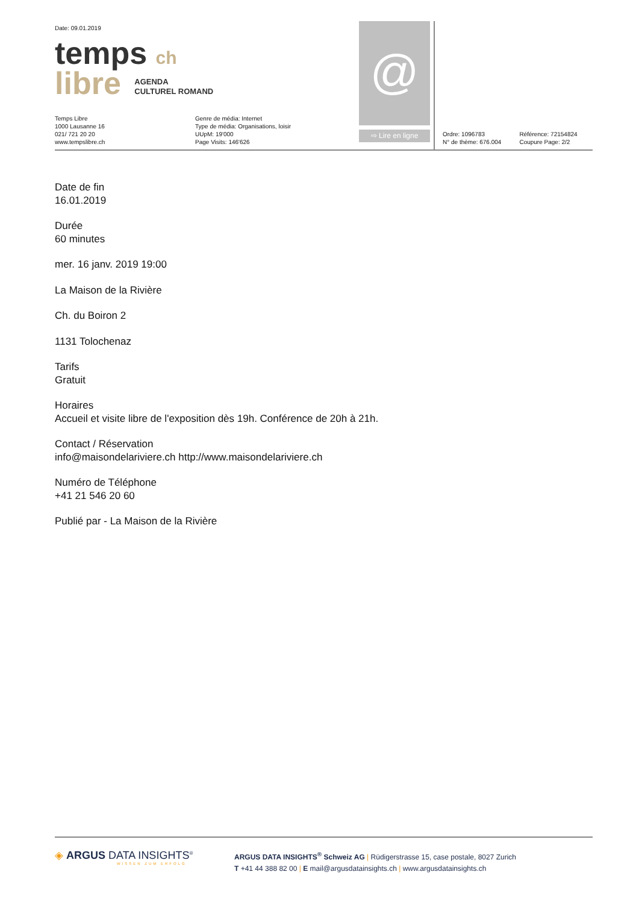Date: 09.01.2019
temps ch
libre AGENDA
CULTUREL ROMAND
Temps Libre
1000 Lausanne 16
021/ 721 20 20
www.tempslibre.ch
Genre de média: Internet
Type de média: Organisations, loisir
UUpM: 19'000
Page Visits: 146'626
@
⇨ Lire en ligne
Ordre: 1096783
N° de thème: 676.004
Référence: 72154824
Coupure Page: 2/2
Date de fin
16.01.2019
Durée
60 minutes
mer. 16 janv. 2019 19:00
La Maison de la Rivière
Ch. du Boiron 2
1131 Tolochenaz
Tarifs
Gratuit
Horaires
Accueil et visite libre de l'exposition dès 19h. Conférence de 20h à 21h.
Contact / Réservation
info@maisondelariviere.ch http://www.maisondelariviere.ch
Numéro de Téléphone
+41 21 546 20 60
Publié par - La Maison de la Rivière
◈ ARGUS DATA INSIGHTS<sup>®</sup>
WISSEN ZUM ERFOLG
ARGUS DATA INSIGHTS<sup>®</sup> Schweiz AG | Rüdigerstrasse 15, case postale, 8027 Zurich
T +41 44 388 82 00 | E mail@argusdatainsights.ch | www.argusdatainsights.ch